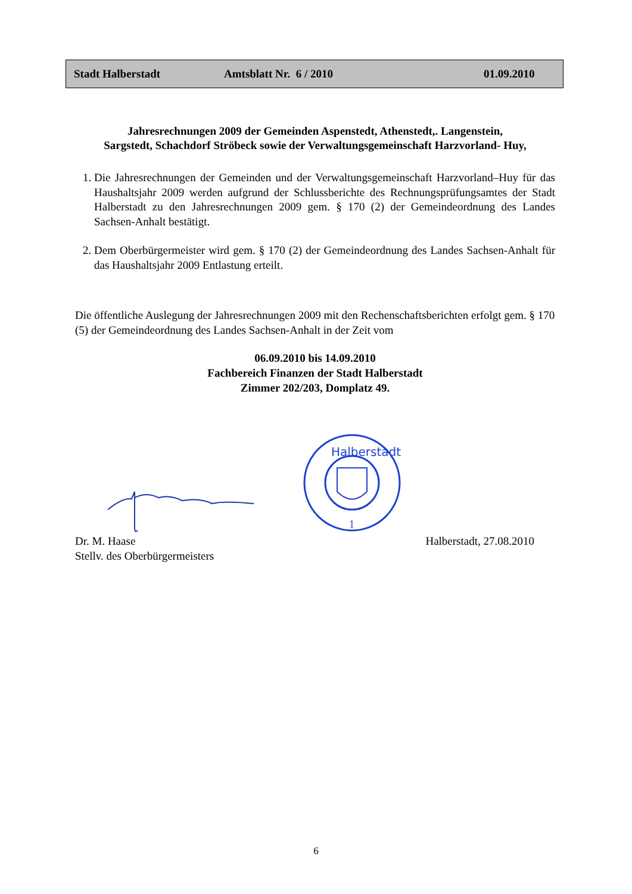Stadt Halberstadt Amtsblatt Nr. 6 / 2010 01.09.2010
Jahresrechnungen 2009 der Gemeinden Aspenstedt, Athenstedt,. Langenstein,
Sargstedt, Schachdorf Ströbeck sowie der Verwaltungsgemeinschaft Harzvorland- Huy,
1. Die Jahresrechnungen der Gemeinden und der Verwaltungsgemeinschaft Harzvorland–Huy für das Haushaltsjahr 2009 werden aufgrund der Schlussberichte des Rechnungsprüfungsamtes der Stadt Halberstadt zu den Jahresrechnungen 2009 gem. § 170 (2) der Gemeindeordnung des Landes Sachsen-Anhalt bestätigt.
2. Dem Oberbürgermeister wird gem. § 170 (2) der Gemeindeordnung des Landes Sachsen-Anhalt für das Haushaltsjahr 2009 Entlastung erteilt.
Die öffentliche Auslegung der Jahresrechnungen 2009 mit den Rechenschaftsberichten erfolgt gem. § 170 (5) der Gemeindeordnung des Landes Sachsen-Anhalt in der Zeit vom
06.09.2010 bis 14.09.2010
Fachbereich Finanzen der Stadt Halberstadt
Zimmer 202/203, Domplatz 49.
Halberstadt
1
Dr. M. Haase
Stellv. des Oberbürgermeisters
Halberstadt, 27.08.2010
6